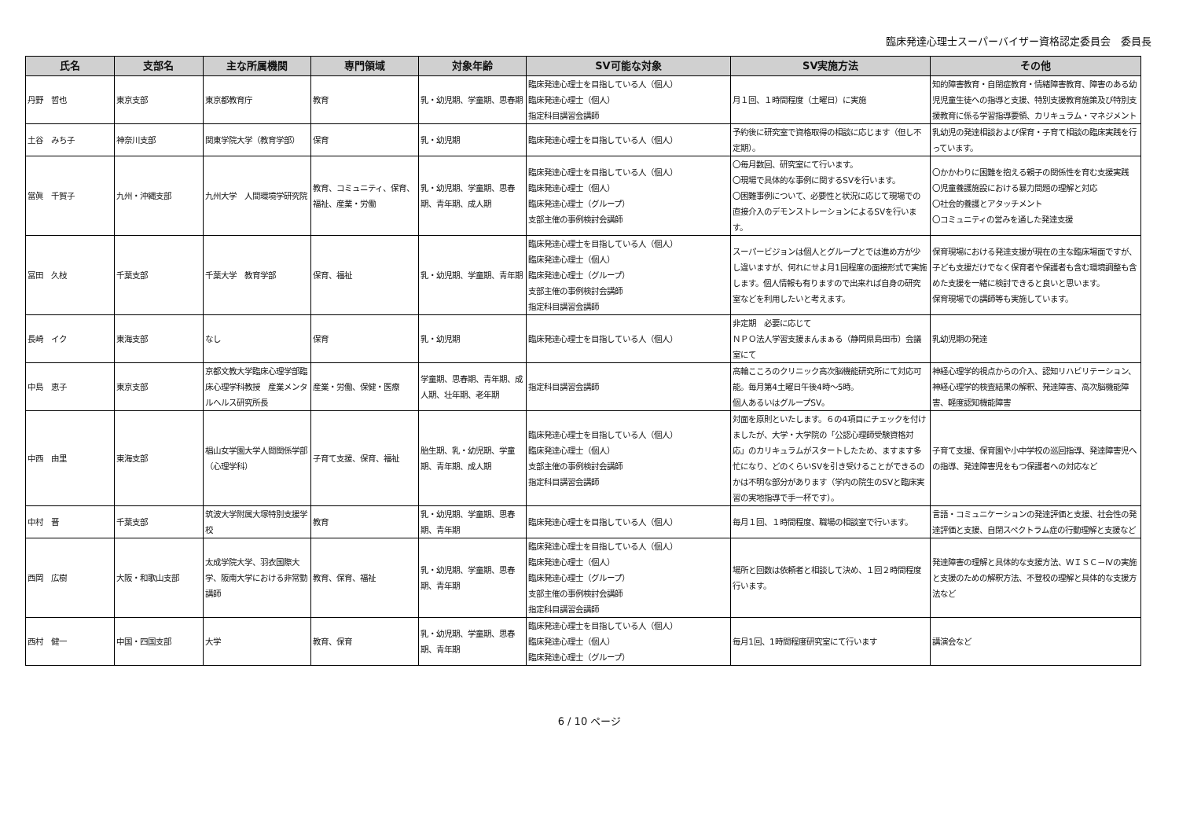臨床発達心理士スーパーバイザー資格認定委員会　委員長
| 氏名 | 支部名 | 主な所属機関 | 専門領域 | 対象年齢 | SV可能な対象 | SV実施方法 | その他 |
| --- | --- | --- | --- | --- | --- | --- | --- |
| 丹野 哲也 | 東京支部 | 東京都教育庁 | 教育 | 乳・幼児期、学童期、思春期 | 臨床発達心理士を目指している人（個人） 臨床発達心理士（個人） 指定科目講習会講師 | 月１回、１時間程度（土曜日）に実施 | 知的障害教育・自閉症教育・情緒障害教育、障害のある幼児児童生徒への指導と支援、特別支援教育施策及び特別支援教育に係る学習指導要領、カリキュラム・マネジメント |
| 土谷 みち子 | 神奈川支部 | 関東学院大学（教育学部） | 保育 | 乳・幼児期 | 臨床発達心理士を目指している人（個人） | 予約後に研究室で資格取得の相談に応じます（但し不定期）。 | 乳幼児の発達相談および保育・子育て相談の臨床実践を行っています。 |
| 當眞 千賀子 | 九州・沖縄支部 | 九州大学 人間環境学研究院 | 教育、コミュニティ、保育、福祉、産業・労働 | 乳・幼児期、学童期、思春期、青年期、成人期 | 臨床発達心理士を目指している人（個人） 臨床発達心理士（個人） 臨床発達心理士（グループ） 支部主催の事例検討会講師 | 〇毎月数回、研究室にて行います。 〇現場で具体的な事例に関するSVを行います。 〇困難事例について、必要性と状況に応じて現場での直接介入のデモンストレーションによるSVを行います。 | 〇かかわりに困難を抱える親子の関係性を育む支援実践 〇児童養護施設における暴力問題の理解と対応 〇社会的養護とアタッチメント 〇コミュニティの営みを通した発達支援 |
| 冨田 久枝 | 千葉支部 | 千葉大学 教育学部 | 保育、福祉 | 乳・幼児期、学童期、青年期 | 臨床発達心理士を目指している人（個人） 臨床発達心理士（個人） 臨床発達心理士（グループ） 支部主催の事例検討会講師 指定科目講習会講師 | スーパービジョンは個人とグループとでは進め方が少し違いますが、何れにせよ月1回程度の面接形式で実施します。個人情報も有りますので出来れば自身の研究室などを利用したいと考えます。 | 保育現場における発達支援が現在の主な臨床場面ですが、子ども支援だけでなく保育者や保護者も含む環境調整も含めた支援を一緒に検討できると良いと思います。 保育現場での講師等も実施しています。 |
| 長崎 イク | 東海支部 | なし | 保育 | 乳・幼児期 | 臨床発達心理士を目指している人（個人） | 非定期 必要に応じて ＮＰＯ法人学習支援まんまぁる（静岡県島田市）会議室にて | 乳幼児期の発達 |
| 中島 恵子 | 東京支部 | 京都文教大学臨床心理学部臨床心理学科教授 産業メンタルヘルス研究所長 | 産業・労働、保健・医療 | 学童期、思春期、青年期、成人期、壮年期、老年期 | 指定科目講習会講師 | 高輪こころのクリニック高次脳機能研究所にて対応可能。毎月第4土曜日午後4時〜5時。 個人あるいはグループSV。 | 神経心理学的視点からの介入、認知リハビリテーション、神経心理学的検査結果の解釈、発達障害、高次脳機能障害、軽度認知機能障害 |
| 中西 由里 | 東海支部 | 椙山女学園大学人間関係学部（心理学科） | 子育て支援、保育、福祉 | 胎生期、乳・幼児期、学童期、青年期、成人期 | 臨床発達心理士を目指している人（個人） 臨床発達心理士（個人） 支部主催の事例検討会講師 指定科目講習会講師 | 対面を原則といたします。６の4項目にチェックを付けましたが、大学・大学院の「公認心理師受験資格対応」のカリキュラムがスタートしたため、ますます多忙になり、どのくらいSVを引き受けることができるのかは不明な部分があります（学内の院生のSVと臨床実習の実地指導で手一杯です）。 | 子育て支援、保育園や小中学校の巡回指導、発達障害児への指導、発達障害児をもつ保護者への対応など |
| 中村 晋 | 千葉支部 | 筑波大学附属大塚特別支援学校 | 教育 | 乳・幼児期、学童期、思春期、青年期 | 臨床発達心理士を目指している人（個人） | 毎月１回、１時間程度、職場の相談室で行います。 | 言語・コミュニケーションの発達評価と支援、社会性の発達評価と支援、自閉スペクトラム症の行動理解と支援など |
| 西岡 広樹 | 大阪・和歌山支部 | 太成学院大学、羽衣国際大学、阪南大学における非常勤講師 | 教育、保育、福祉 | 乳・幼児期、学童期、思春期、青年期 | 臨床発達心理士を目指している人（個人） 臨床発達心理士（個人） 臨床発達心理士（グループ） 支部主催の事例検討会講師 指定科目講習会講師 | 場所と回数は依頼者と相談して決め、１回２時間程度行います。 | 発達障害の理解と具体的な支援方法、ＷＩＳＣ－Ⅳの実施と支援のための解釈方法、不登校の理解と具体的な支援方法など |
| 西村 健一 | 中国・四国支部 | 大学 | 教育、保育 | 乳・幼児期、学童期、思春期、青年期 | 臨床発達心理士を目指している人（個人） 臨床発達心理士（個人） 臨床発達心理士（グループ） | 毎月1回、1時間程度研究室にて行います | 講演会など |
6 / 10 ページ